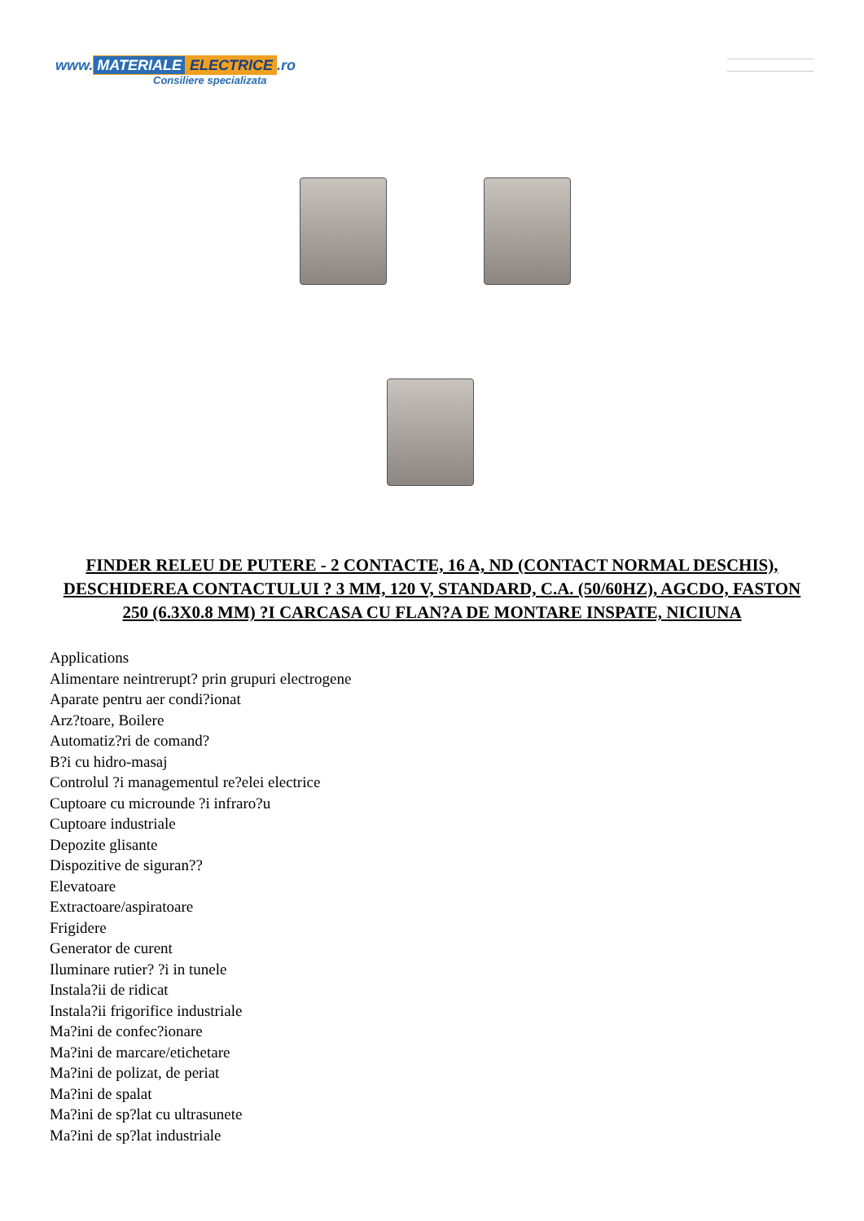www. MATERIALE ELECTRICE.ro
Consiliere specializata
FINDER RELEU DE PUTERE - 2 CONTACTE, 16 A, ND (CONTACT NORMAL DESCHIS), DESCHIDEREA CONTACTULUI ? 3 MM, 120 V, STANDARD, C.A. (50/60HZ), AGCDO, FASTON 250 (6.3X0.8 MM) ?I CARCASA CU FLAN?A DE MONTARE INSPATE, NICIUNA
Applications
Alimentare neintrerupt? prin grupuri electrogene
Aparate pentru aer condi?ionat
Arz?toare, Boilere
Automatiz?ri de comand?
B?i cu hidro-masaj
Controlul ?i managementul re?elei electrice
Cuptoare cu microunde ?i infraro?u
Cuptoare industriale
Depozite glisante
Dispozitive de siguran??
Elevatoare
Extractoare/aspiratoare
Frigidere
Generator de curent
Iluminare rutier? ?i in tunele
Instala?ii de ridicat
Instala?ii frigorifice industriale
Ma?ini de confec?ionare
Ma?ini de marcare/etichetare
Ma?ini de polizat, de periat
Ma?ini de spalat
Ma?ini de sp?lat cu ultrasunete
Ma?ini de sp?lat industriale